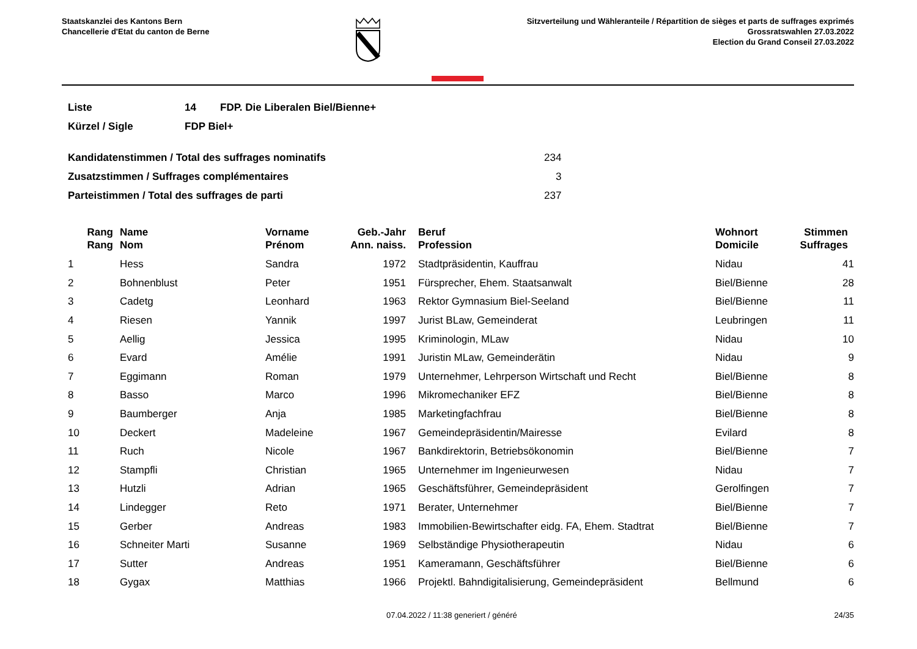Staatskanzlei des Kantons Bern
Chancellerie d'Etat du canton de Berne
Sitzverteilung und Wähleranteile / Répartition de sièges et parts de suffrages exprimés
Grossratswahlen 27.03.2022
Election du Grand Conseil 27.03.2022
| Liste | 14 | FDP. Die Liberalen Biel/Bienne+ |
| Kürzel / Sigle | FDP Biel+ | |
| Kandidatenstimmen / Total des suffrages nominatifs | 234 |
| Zusatzstimmen / Suffrages complémentaires | 3 |
| Parteistimmen / Total des suffrages de parti | 237 |
| Rang Rang | Name Nom | Vorname Prénom | Geb.-Jahr Ann. naiss. | Beruf Profession | Wohnort Domicile | Stimmen Suffrages |
| --- | --- | --- | --- | --- | --- | --- |
| 1 | Hess | Sandra | 1972 | Stadtpräsidentin, Kauffrau | Nidau | 41 |
| 2 | Bohnenblust | Peter | 1951 | Fürsprecher, Ehem. Staatsanwalt | Biel/Bienne | 28 |
| 3 | Cadetg | Leonhard | 1963 | Rektor Gymnasium Biel-Seeland | Biel/Bienne | 11 |
| 4 | Riesen | Yannik | 1997 | Jurist BLaw, Gemeinderat | Leubringen | 11 |
| 5 | Aellig | Jessica | 1995 | Kriminologin, MLaw | Nidau | 10 |
| 6 | Evard | Amélie | 1991 | Juristin MLaw, Gemeinderätin | Nidau | 9 |
| 7 | Eggimann | Roman | 1979 | Unternehmer, Lehrperson Wirtschaft und Recht | Biel/Bienne | 8 |
| 8 | Basso | Marco | 1996 | Mikromechaniker EFZ | Biel/Bienne | 8 |
| 9 | Baumberger | Anja | 1985 | Marketingfachfrau | Biel/Bienne | 8 |
| 10 | Deckert | Madeleine | 1967 | Gemeindepräsidentin/Mairesse | Evilard | 8 |
| 11 | Ruch | Nicole | 1967 | Bankdirektorin, Betriebsökonomin | Biel/Bienne | 7 |
| 12 | Stampfli | Christian | 1965 | Unternehmer im Ingenieurwesen | Nidau | 7 |
| 13 | Hutzli | Adrian | 1965 | Geschäftsführer, Gemeindepräsident | Gerolfingen | 7 |
| 14 | Lindegger | Reto | 1971 | Berater, Unternehmer | Biel/Bienne | 7 |
| 15 | Gerber | Andreas | 1983 | Immobilien-Bewirtschafter eidg. FA, Ehem. Stadtrat | Biel/Bienne | 7 |
| 16 | Schneiter Marti | Susanne | 1969 | Selbständige Physiotherapeutin | Nidau | 6 |
| 17 | Sutter | Andreas | 1951 | Kameramann, Geschäftsführer | Biel/Bienne | 6 |
| 18 | Gygax | Matthias | 1966 | Projektl. Bahndigitalisierung, Gemeindepräsident | Bellmund | 6 |
07.04.2022 / 11:38 generiert / généré 24/35